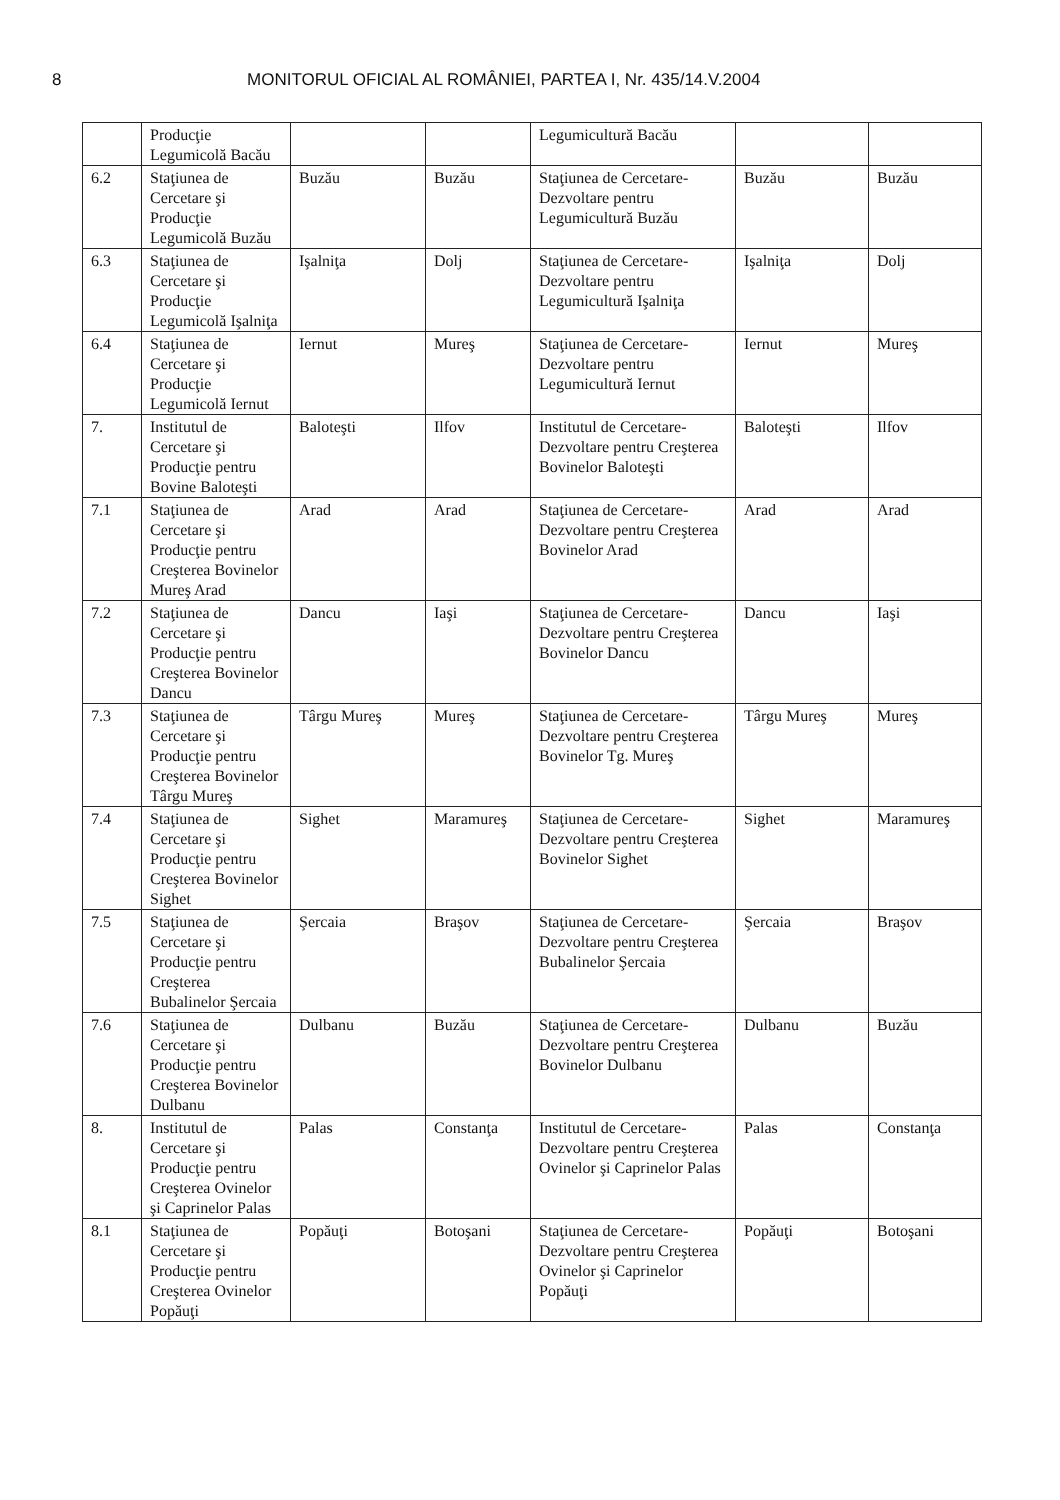8 MONITORUL OFICIAL AL ROMÂNIEI, PARTEA I, Nr. 435/14.V.2004
| | Producţie Legumicolă Bacău | | | Legumicultură Bacău | | |
| 6.2 | Staţiunea de Cercetare şi Producţie Legumicolă Buzău | Buzău | Buzău | Staţiunea de Cercetare-Dezvoltare pentru Legumicultură Buzău | Buzău | Buzău |
| 6.3 | Staţiunea de Cercetare şi Producţie Legumicolă Işalniţa | Işalniţa | Dolj | Staţiunea de Cercetare-Dezvoltare pentru Legumicultură Işalniţa | Işalniţa | Dolj |
| 6.4 | Staţiunea de Cercetare şi Producţie Legumicolă Iernut | Iernut | Mureş | Staţiunea de Cercetare-Dezvoltare pentru Legumicultură Iernut | Iernut | Mureş |
| 7. | Institutul de Cercetare şi Producţie pentru Bovine Baloteşti | Baloteşti | Ilfov | Institutul de Cercetare-Dezvoltare pentru Creşterea Bovinelor Baloteşti | Baloteşti | Ilfov |
| 7.1 | Staţiunea de Cercetare şi Producţie pentru Creşterea Bovinelor Mureş Arad | Arad | Arad | Staţiunea de Cercetare-Dezvoltare pentru Creşterea Bovinelor Arad | Arad | Arad |
| 7.2 | Staţiunea de Cercetare şi Producţie pentru Creşterea Bovinelor Dancu | Dancu | Iaşi | Staţiunea de Cercetare-Dezvoltare pentru Creşterea Bovinelor Dancu | Dancu | Iaşi |
| 7.3 | Staţiunea de Cercetare şi Producţie pentru Creşterea Bovinelor Târgu Mureş | Târgu Mureş | Mureş | Staţiunea de Cercetare-Dezvoltare pentru Creşterea Bovinelor Tg. Mureş | Târgu Mureş | Mureş |
| 7.4 | Staţiunea de Cercetare şi Producţie pentru Creşterea Bovinelor Sighet | Sighet | Maramureş | Staţiunea de Cercetare-Dezvoltare pentru Creşterea Bovinelor Sighet | Sighet | Maramureş |
| 7.5 | Staţiunea de Cercetare şi Producţie pentru Creşterea Bubalinelor Şercaia | Şercaia | Braşov | Staţiunea de Cercetare-Dezvoltare pentru Creşterea Bubalinelor Şercaia | Şercaia | Braşov |
| 7.6 | Staţiunea de Cercetare şi Producţie pentru Creşterea Bovinelor Dulbanu | Dulbanu | Buzău | Staţiunea de Cercetare-Dezvoltare pentru Creşterea Bovinelor Dulbanu | Dulbanu | Buzău |
| 8. | Institutul de Cercetare şi Producţie pentru Creşterea Ovinelor şi Caprinelor Palas | Palas | Constanţa | Institutul de Cercetare-Dezvoltare pentru Creşterea Ovinelor şi Caprinelor Palas | Palas | Constanţa |
| 8.1 | Staţiunea de Cercetare şi Producţie pentru Creşterea Ovinelor Popăuţi | Popăuţi | Botoşani | Staţiunea de Cercetare-Dezvoltare pentru Creşterea Ovinelor şi Caprinelor Popăuţi | Popăuţi | Botoşani |